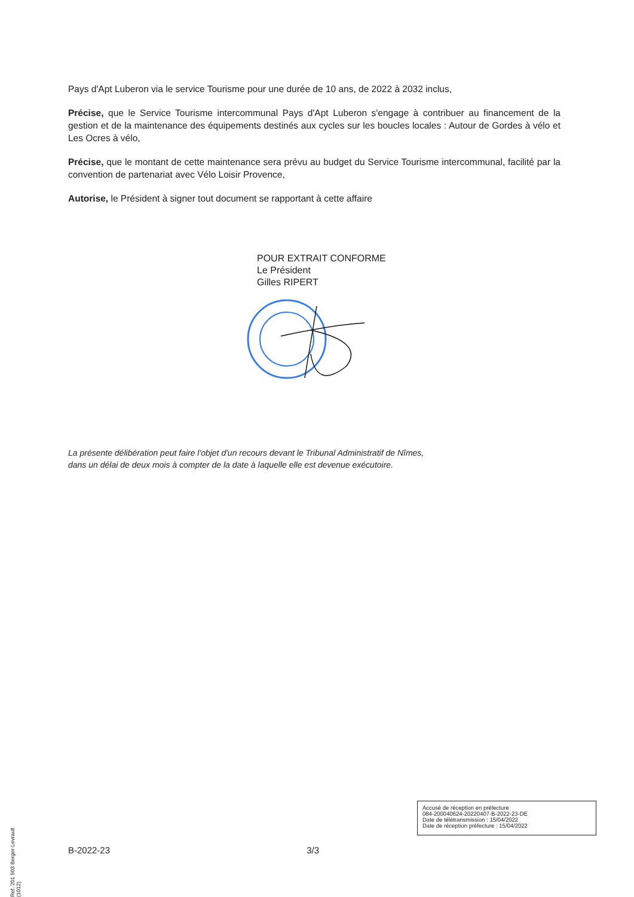Pays d'Apt Luberon via le service Tourisme pour une durée de 10 ans, de 2022 à 2032 inclus,
Précise, que le Service Tourisme intercommunal Pays d'Apt Luberon s'engage à contribuer au financement de la gestion et de la maintenance des équipements destinés aux cycles sur les boucles locales : Autour de Gordes à vélo et Les Ocres à vélo,
Précise, que le montant de cette maintenance sera prévu au budget du Service Tourisme intercommunal, facilité par la convention de partenariat avec Vélo Loisir Provence,
Autorise, le Président à signer tout document se rapportant à cette affaire
POUR EXTRAIT CONFORME
Le Président
Gilles RIPERT
La présente délibération peut faire l'objet d'un recours devant le Tribunal Administratif de Nîmes,
dans un délai de deux mois à compter de la date à laquelle elle est devenue exécutoire.
Ref. 201 503 Berger-Levrault (1012)
Accusé de réception en préfecture
084-200040624-20220407-B-2022-23-DE
Date de télétransmission : 15/04/2022
Date de réception préfecture : 15/04/2022
B-2022-23 3/3